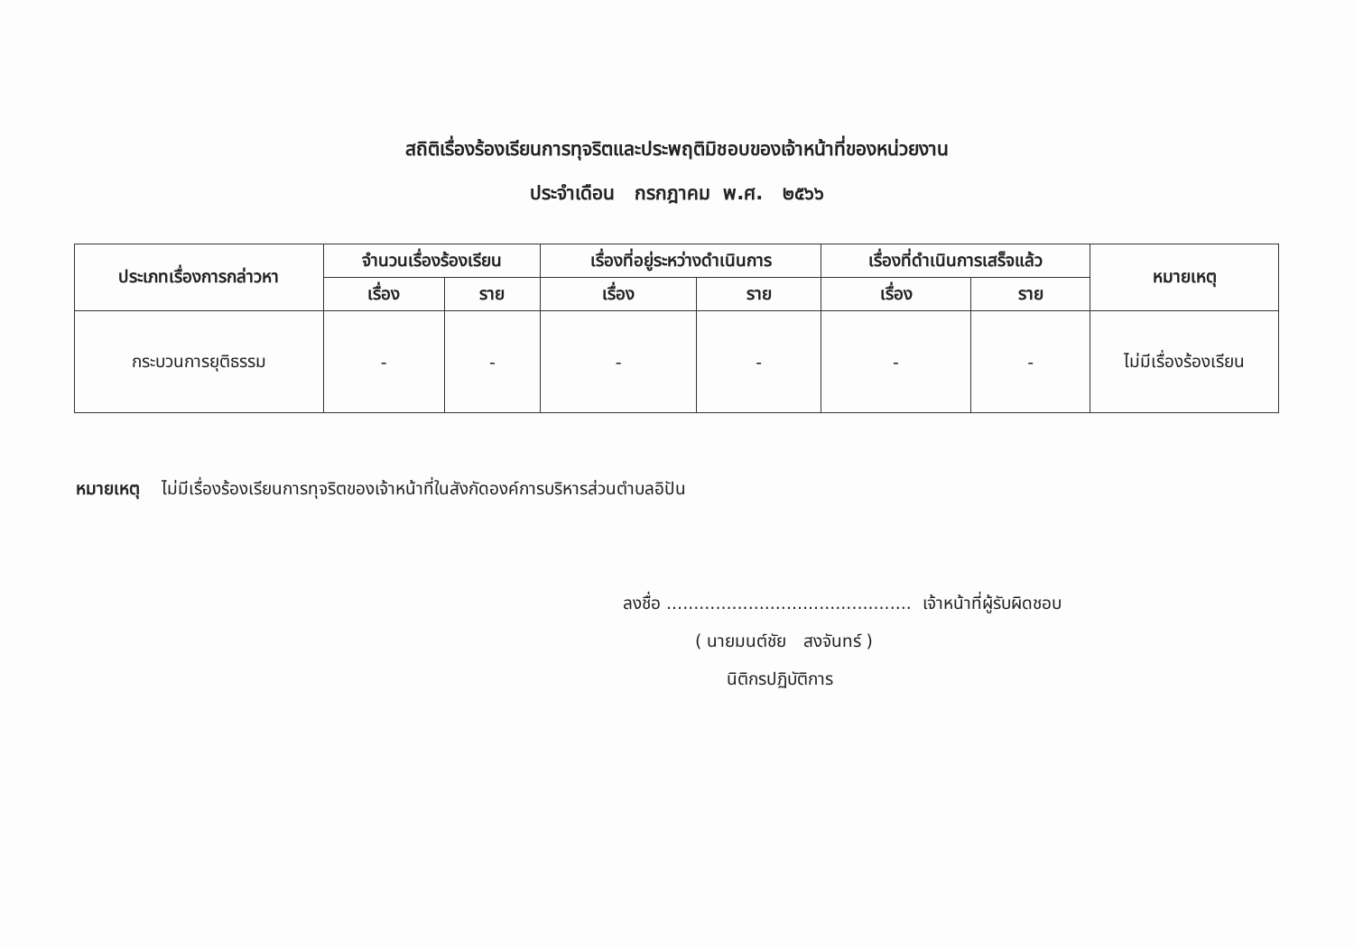สถิติเรื่องร้องเรียนการทุจริตและประพฤติมิชอบของเจ้าหน้าที่ของหน่วยงาน
ประจำเดือน กรกฎาคม พ.ศ. ๒๕๖๖
| ประเภทเรื่องการกล่าวหา | จำนวนเรื่องร้องเรียน | | เรื่องที่อยู่ระหว่างดำเนินการ | | เรื่องที่ดำเนินการเสร็จแล้ว | | หมายเหตุ |
| --- | --- | --- | --- | --- | --- | --- | --- |
| | เรื่อง | ราย | เรื่อง | ราย | เรื่อง | ราย | |
| กระบวนการยุติธรรม | - | - | - | - | - | - | ไม่มีเรื่องร้องเรียน |
หมายเหตุ ไม่มีเรื่องร้องเรียนการทุจริตของเจ้าหน้าที่ในสังกัดองค์การบริหารส่วนตำบลอิปัน
ลงชื่อ ............................................. เจ้าหน้าที่ผู้รับผิดชอบ
( นายมนต์ชัย สงจันทร์ )
นิติกรปฏิบัติการ